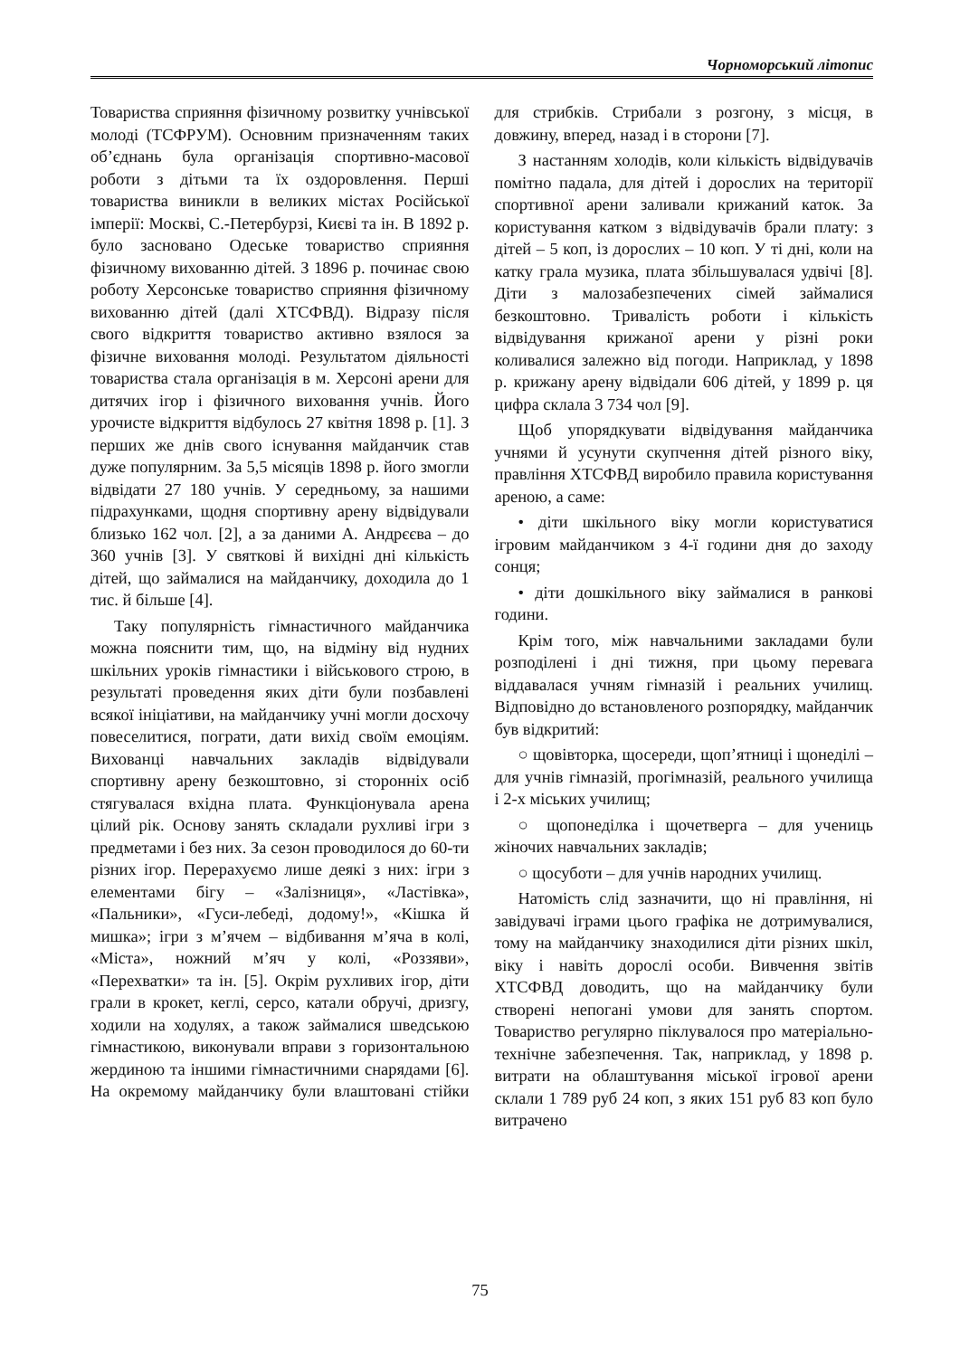Чорноморський літопис
Товариства сприяння фізичному розвитку учнівської молоді (ТСФРУМ). Основним призначенням таких об’єднань була організація спортивно-масової роботи з дітьми та їх оздоровлення. Перші товариства виникли в великих містах Російської імперії: Москві, С.-Петербурзі, Києві та ін. В 1892 р. було засновано Одеське товариство сприяння фізичному вихованню дітей. З 1896 р. починає свою роботу Херсонське товариство сприяння фізичному вихованню дітей (далі ХТСФВД). Відразу після свого відкриття товариство активно взялося за фізичне виховання молоді. Результатом діяльності товариства стала організація в м. Херсоні арени для дитячих ігор і фізичного виховання учнів. Його урочисте відкриття відбулось 27 квітня 1898 р. [1]. З перших же днів свого існування майданчик став дуже популярним. За 5,5 місяців 1898 р. його змогли відвідати 27 180 учнів. У середньому, за нашими підрахунками, щодня спортивну арену відвідували близько 162 чол. [2], а за даними А. Андрєєва – до 360 учнів [3]. У святкові й вихідні дні кількість дітей, що займалися на майданчику, доходила до 1 тис. й більше [4].
Таку популярність гімнастичного майданчика можна пояснити тим, що, на відміну від нудних шкільних уроків гімнастики і військового строю, в результаті проведення яких діти були позбавлені всякої ініціативи, на майданчику учні могли досхочу повеселитися, пограти, дати вихід своїм емоціям. Вихованці навчальних закладів відвідували спортивну арену безкоштовно, зі сторонніх осіб стягувалася вхідна плата. Функціонувала арена цілий рік. Основу занять складали рухливі ігри з предметами і без них. За сезон проводилося до 60-ти різних ігор. Перерахуємо лише деякі з них: ігри з елементами бігу – «Залізниця», «Ластівка», «Пальники», «Гуси-лебеді, додому!», «Кішка й мишка»; ігри з м’ячем – відбивання м’яча в колі, «Міста», ножний м’яч у колі, «Роззяви», «Перехватки» та ін. [5]. Окрім рухливих ігор, діти грали в крокет, кеглі, серсо, катали обручі, дризгу, ходили на ходулях, а також займалися шведською гімнастикою, виконували вправи з горизонтальною жердиною та іншими гімнастичними снарядами [6]. На окремому майданчику були влаштовані стійки для стрибків. Стрибали з розгону, з місця, в довжину, вперед, назад і в сторони [7].
З настанням холодів, коли кількість відвідувачів помітно падала, для дітей і дорослих на території спортивної арени заливали крижаний каток. За користування катком з відвідувачів брали плату: з дітей – 5 коп, із дорослих – 10 коп. У ті дні, коли на катку грала музика, плата збільшувалася удвічі [8]. Діти з малозабезпечених сімей займалися безкоштовно. Тривалість роботи і кількість відвідування крижаної арени у різні роки коливалися залежно від погоди. Наприклад, у 1898 р. крижану арену відвідали 606 дітей, у 1899 р. ця цифра склала 3 734 чол [9].
Щоб упорядкувати відвідування майданчика учнями й усунути скупчення дітей різного віку, правління ХТСФВД виробило правила користування ареною, а саме:
• діти шкільного віку могли користуватися ігровим майданчиком з 4-ї години дня до заходу сонця;
• діти дошкільного віку займалися в ранкові години.
Крім того, між навчальними закладами були розподілені і дні тижня, при цьому перевага віддавалася учням гімназій і реальних училищ. Відповідно до встановленого розпорядку, майданчик був відкритий:
○ щовівторка, щосереди, щоп’ятниці і щонеділі – для учнів гімназій, прогімназій, реального училища і 2-х міських училищ;
○ щопонеділка і щочетверга – для учениць жіночих навчальних закладів;
○ щосуботи – для учнів народних училищ.
Натомість слід зазначити, що ні правління, ні завідувачі іграми цього графіка не дотримувалися, тому на майданчику знаходилися діти різних шкіл, віку і навіть дорослі особи. Вивчення звітів ХТСФВД доводить, що на майданчику були створені непогані умови для занять спортом. Товариство регулярно піклувалося про матеріально-технічне забезпечення. Так, наприклад, у 1898 р. витрати на облаштування міської ігрової арени склали 1 789 руб 24 коп, з яких 151 руб 83 коп було витрачено
75